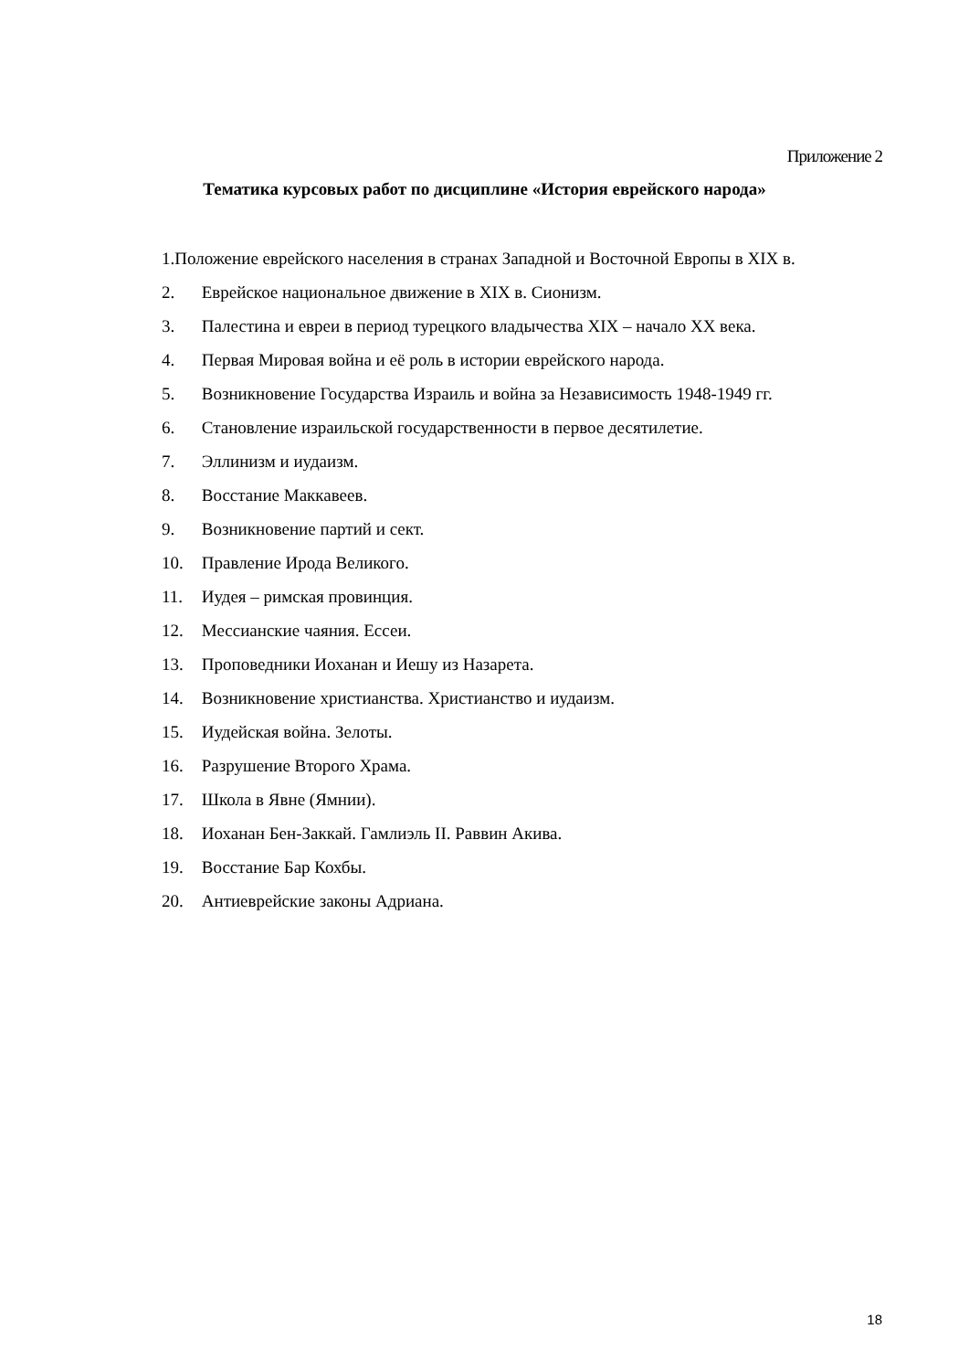Приложение 2
Тематика курсовых работ по дисциплине «История еврейского народа»
1.Положение еврейского населения в странах Западной и Восточной Европы в XIX в.
2. Еврейское национальное движение в XIX в. Сионизм.
3. Палестина и евреи в период турецкого владычества XIX – начало XX века.
4. Первая Мировая война и её роль в истории еврейского народа.
5. Возникновение Государства Израиль и война за Независимость 1948-1949 гг.
6. Становление израильской государственности в первое десятилетие.
7. Эллинизм и иудаизм.
8. Восстание Маккавеев.
9. Возникновение партий и сект.
10. Правление Ирода Великого.
11. Иудея – римская провинция.
12. Мессианские чаяния. Ессеи.
13. Проповедники Иоханан и Иешу из Назарета.
14. Возникновение христианства. Христианство и иудаизм.
15. Иудейская война. Зелоты.
16. Разрушение Второго Храма.
17. Школа в Явне (Ямнии).
18. Иоханан Бен-Заккай. Гамлиэль II. Раввин Акива.
19. Восстание Бар Кохбы.
20. Антиеврейские законы Адриана.
18